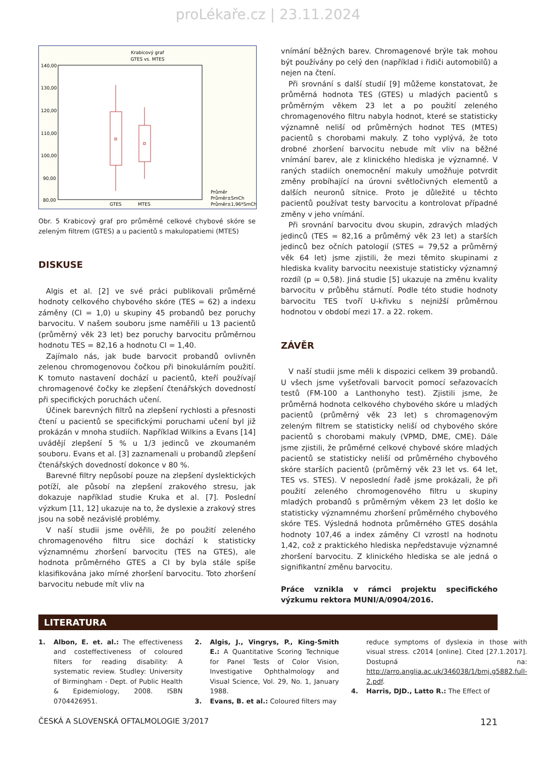proLékaře.cz | 23.11.2024
Krabicový graf
GTES vs. MTES
140,00
130,00
120,00
110,00
100,00
90,00
80,00
GTES
MTES
Průměr
Průměr±SmCh
Průměr±1,96*SmCh
Obr. 5 Krabicový graf pro průměrné celkové chybové skóre se zeleným filtrem (GTES) a u pacientů s makulopatiemi (MTES)
DISKUSE
Algis et al. [2] ve své práci publikovali průměrné hodnoty celkového chybového skóre (TES = 62) a indexu záměny (CI = 1,0) u skupiny 45 probandů bez poruchy barvocitu. V našem souboru jsme naměřili u 13 pacientů (průměrný věk 23 let) bez poruchy barvocitu průměrnou hodnotu TES = 82,16 a hodnotu CI = 1,40.
Zajímalo nás, jak bude barvocit probandů ovlivněn zelenou chromogenovou čočkou při binokulárním použití. K tomuto nastavení dochází u pacientů, kteří používají chromagenové čočky ke zlepšení čtenářských dovedností při specifických poruchách učení.
Účinek barevných filtrů na zlepšení rychlosti a přesnosti čtení u pacientů se specifickými poruchami učení byl již prokázán v mnoha studiích. Například Wilkins a Evans [14] uvádějí zlepšení 5 % u 1/3 jedinců ve zkoumaném souboru. Evans et al. [3] zaznamenali u probandů zlepšení čtenářských dovedností dokonce v 80 %.
Barevné filtry nepůsobí pouze na zlepšení dyslektických potíží, ale působí na zlepšení zrakového stresu, jak dokazuje například studie Kruka et al. [7]. Poslední výzkum [11, 12] ukazuje na to, že dyslexie a zrakový stres jsou na sobě nezávislé problémy.
V naší studii jsme ověřili, že po použití zeleného chromagenového filtru sice dochází k statisticky významnému zhoršení barvocitu (TES na GTES), ale hodnota průměrného GTES a CI by byla stále spíše klasifikována jako mírné zhoršení barvocitu. Toto zhoršení barvocitu nebude mít vliv na
vnímání běžných barev. Chromagenové brýle tak mohou být používány po celý den (například i řidiči automobilů) a nejen na čtení.
Při srovnání s další studií [9] můžeme konstatovat, že průměrná hodnota TES (GTES) u mladých pacientů s průměrným věkem 23 let a po použití zeleného chromagenového filtru nabyla hodnot, které se statisticky významně neliší od průměrných hodnot TES (MTES) pacientů s chorobami makuly. Z toho vyplývá, že toto drobné zhoršení barvocitu nebude mít vliv na běžné vnímání barev, ale z klinického hlediska je významné. V raných stadiích onemocnění makuly umožňuje potvrdit změny probíhající na úrovni světločivných elementů a dalších neuronů sítnice. Proto je důležité u těchto pacientů používat testy barvocitu a kontrolovat případné změny v jeho vnímání.
Při srovnání barvocitu dvou skupin, zdravých mladých jedinců (TES = 82,16 a průměrný věk 23 let) a starších jedinců bez očních patologií (STES = 79,52 a průměrný věk 64 let) jsme zjistili, že mezi těmito skupinami z hlediska kvality barvocitu neexistuje statisticky významný rozdíl (p = 0,58). Jiná studie [5] ukazuje na změnu kvality barvocitu v průběhu stárnutí. Podle této studie hodnoty barvocitu TES tvoří U-křivku s nejnižší průměrnou hodnotou v období mezi 17. a 22. rokem.
ZÁVĚR
V naší studii jsme měli k dispozici celkem 39 probandů. U všech jsme vyšetřovali barvocit pomocí seřazovacích testů (FM-100 a Lanthonyho test). Zjistili jsme, že průměrná hodnota celkového chybového skóre u mladých pacientů (průměrný věk 23 let) s chromagenovým zeleným filtrem se statisticky neliší od chybového skóre pacientů s chorobami makuly (VPMD, DME, CME). Dále jsme zjistili, že průměrné celkové chybové skóre mladých pacientů se statisticky neliší od průměrného chybového skóre starších pacientů (průměrný věk 23 let vs. 64 let, TES vs. STES). V neposlední řadě jsme prokázali, že při použití zeleného chromogenového filtru u skupiny mladých probandů s průměrným věkem 23 let došlo ke statisticky významnému zhoršení průměrného chybového skóre TES. Výsledná hodnota průměrného GTES dosáhla hodnoty 107,46 a index záměny CI vzrostl na hodnotu 1,42, což z praktického hlediska nepředstavuje významné zhoršení barvocitu. Z klinického hlediska se ale jedná o signifikantní změnu barvocitu.
Práce vznikla v rámci projektu specifického výzkumu rektora MUNI/A/0904/2016.
LITERATURA
1. Albon, E. et. al.: The effectiveness and costeffectiveness of coloured filters for reading disability: A systematic review. Studley: University of Birmingham - Dept. of Public Health & Epidemiology, 2008. ISBN 0704426951.
2. Algis, J., Vingrys, P., King-Smith E.: A Quantitative Scoring Technique for Panel Tests of Color Vision, Investigative Ophthalmology and Visual Science, Vol. 29, No. 1, January 1988.
3. Evans, B. et al.: Coloured filters may
reduce symptoms of dyslexia in those with visual stress. c2014 [online]. Cited [27.1.2017]. Dostupná na: http://arro.anglia.ac.uk/346038/1/bmj.g5882.full-2.pdf.
4. Harris, DJD., Latto R.: The Effect of
ČESKÁ A SLOVENSKÁ OFTALMOLOGIE 3/2017 121